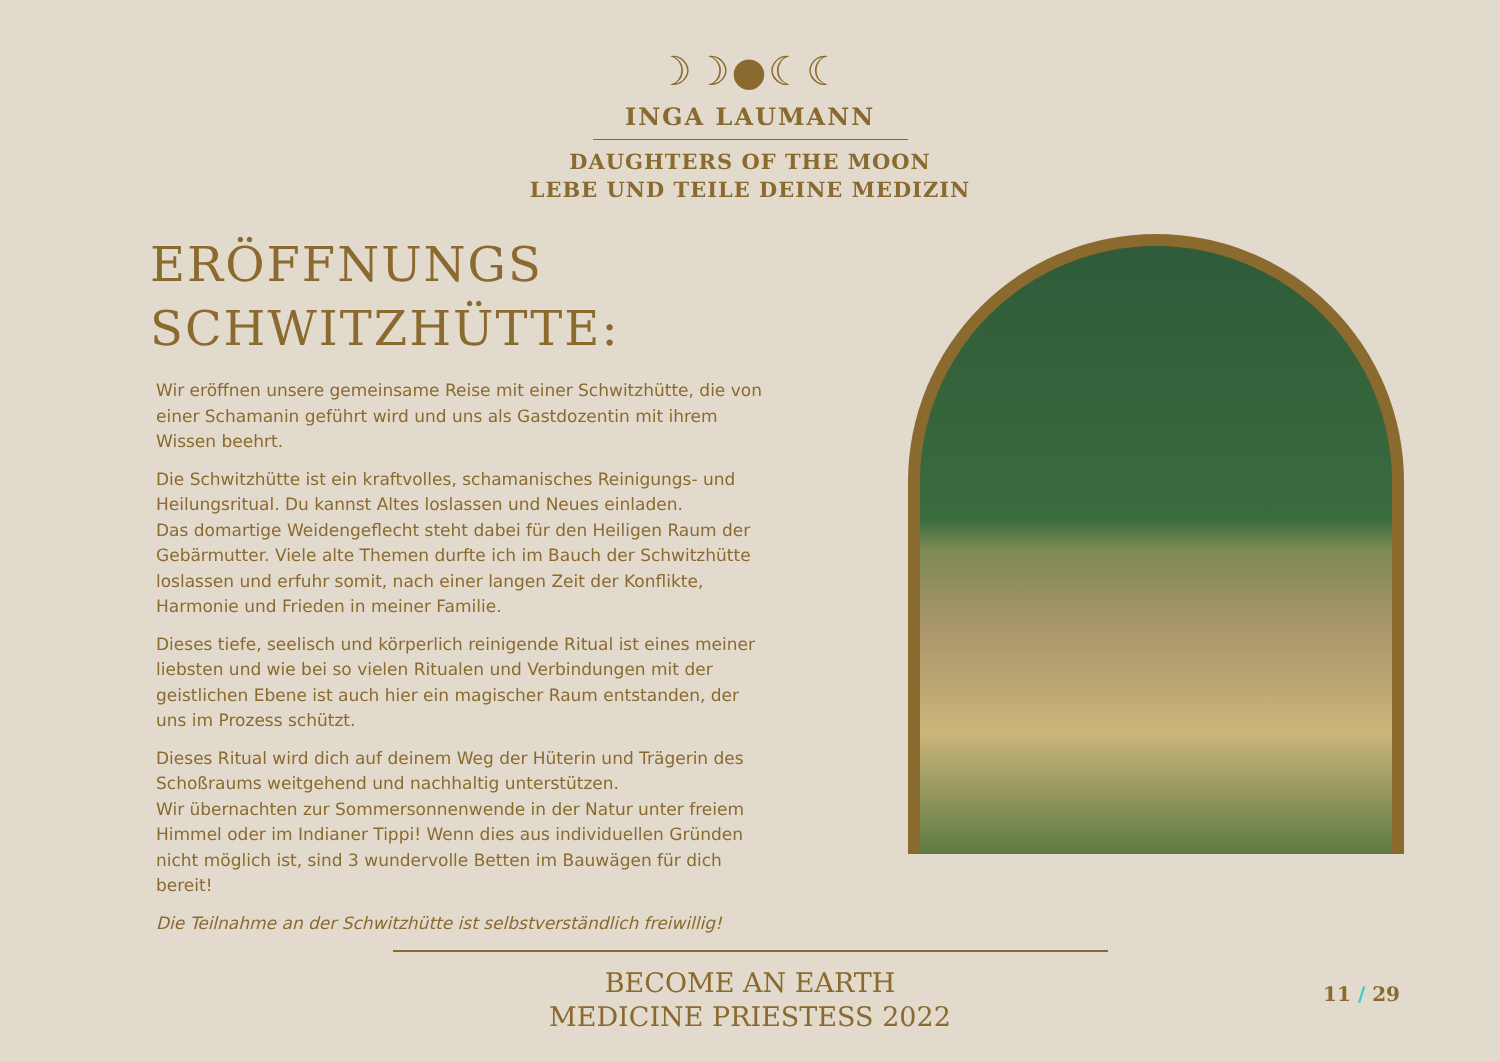☽☽●☾☾
INGA LAUMANN
DAUGHTERS OF THE MOON
LEBE UND TEILE DEINE MEDIZIN
ERÖFFNUNGS
SCHWITZHÜTTE:
Wir eröffnen unsere gemeinsame Reise mit einer Schwitzhütte, die von einer Schamanin geführt wird und uns als Gastdozentin mit ihrem Wissen beehrt.
Die Schwitzhütte ist ein kraftvolles, schamanisches Reinigungs- und Heilungsritual. Du kannst Altes loslassen und Neues einladen.
Das domartige Weidengeflecht steht dabei für den Heiligen Raum der Gebärmutter. Viele alte Themen durfte ich im Bauch der Schwitzhütte loslassen und erfuhr somit, nach einer langen Zeit der Konflikte, Harmonie und Frieden in meiner Familie.
Dieses tiefe, seelisch und körperlich reinigende Ritual ist eines meiner liebsten und wie bei so vielen Ritualen und Verbindungen mit der geistlichen Ebene ist auch hier ein magischer Raum entstanden, der uns im Prozess schützt.
Dieses Ritual wird dich auf deinem Weg der Hüterin und Trägerin des Schoßraums weitgehend und nachhaltig unterstützen.
Wir übernachten zur Sommersonnenwende in der Natur unter freiem Himmel oder im Indianer Tippi! Wenn dies aus individuellen Gründen nicht möglich ist, sind 3 wundervolle Betten im Bauwägen für dich bereit!
Die Teilnahme an der Schwitzhütte ist selbstverständlich freiwillig!
BECOME AN EARTH
MEDICINE PRIESTESS 2022
11 / 29